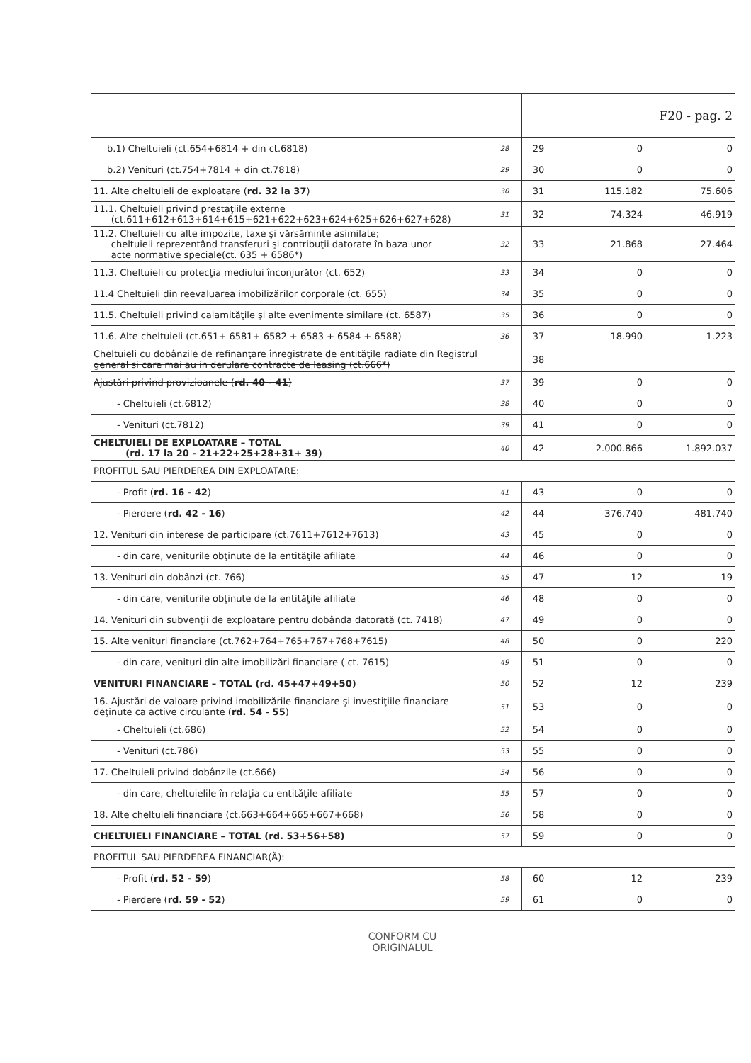| | | | F20 - pag. 2 | |
| b.1) Cheltuieli (ct.654+6814 + din ct.6818) | 28 | 29 | 0 | 0 |
| b.2) Venituri (ct.754+7814 + din ct.7818) | 29 | 30 | 0 | 0 |
| 11. Alte cheltuieli de exploatare ( rd. 32 la 37 ) | 30 | 31 | 115.182 | 75.606 |
| 11.1. Cheltuieli privind prestaţiile externe (ct.611+612+613+614+615+621+622+623+624+625+626+627+628) | 31 | 32 | 74.324 | 46.919 |
| 11.2. Cheltuieli cu alte impozite, taxe şi vărsăminte asimilate; cheltuieli reprezentând transferuri şi contribuţii datorate în baza unor acte normative speciale(ct. 635 + 6586*) | 32 | 33 | 21.868 | 27.464 |
| 11.3. Cheltuieli cu protecţia mediului înconjurător (ct. 652) | 33 | 34 | 0 | 0 |
| 11.4 Cheltuieli din reevaluarea imobilizărilor corporale (ct. 655) | 34 | 35 | 0 | 0 |
| 11.5. Cheltuieli privind calamităţile şi alte evenimente similare (ct. 6587) | 35 | 36 | 0 | 0 |
| 11.6. Alte cheltuieli (ct.651+ 6581+ 6582 + 6583 + 6584 + 6588) | 36 | 37 | 18.990 | 1.223 |
| Cheltuieli cu dobânzile de refinanţare înregistrate de entităţile radiate din Registrul general si care mai au in derulare contracte de leasing (ct.666*) | | 38 | | |
| Ajustări privind provizioanele ( rd. 40 - 41 ) | 37 | 39 | 0 | 0 |
| - Cheltuieli (ct.6812) | 38 | 40 | 0 | 0 |
| - Venituri (ct.7812) | 39 | 41 | 0 | 0 |
| CHELTUIELI DE EXPLOATARE – TOTAL (rd. 17 la 20 - 21+22+25+28+31+ 39) | 40 | 42 | 2.000.866 | 1.892.037 |
| PROFITUL SAU PIERDEREA DIN EXPLOATARE: | | | | |
| - Profit ( rd. 16 - 42 ) | 41 | 43 | 0 | 0 |
| - Pierdere ( rd. 42 - 16 ) | 42 | 44 | 376.740 | 481.740 |
| 12. Venituri din interese de participare (ct.7611+7612+7613) | 43 | 45 | 0 | 0 |
| - din care, veniturile obţinute de la entităţile afiliate | 44 | 46 | 0 | 0 |
| 13. Venituri din dobânzi (ct. 766) | 45 | 47 | 12 | 19 |
| - din care, veniturile obţinute de la entităţile afiliate | 46 | 48 | 0 | 0 |
| 14. Venituri din subvenţii de exploatare pentru dobânda datorată (ct. 7418) | 47 | 49 | 0 | 0 |
| 15. Alte venituri financiare (ct.762+764+765+767+768+7615) | 48 | 50 | 0 | 220 |
| - din care, venituri din alte imobilizări financiare ( ct. 7615) | 49 | 51 | 0 | 0 |
| VENITURI FINANCIARE – TOTAL (rd. 45+47+49+50) | 50 | 52 | 12 | 239 |
| 16. Ajustări de valoare privind imobilizările financiare şi investiţiile financiare deţinute ca active circulante ( rd. 54 - 55 ) | 51 | 53 | 0 | 0 |
| - Cheltuieli (ct.686) | 52 | 54 | 0 | 0 |
| - Venituri (ct.786) | 53 | 55 | 0 | 0 |
| 17. Cheltuieli privind dobânzile (ct.666) | 54 | 56 | 0 | 0 |
| - din care, cheltuielile în relaţia cu entităţile afiliate | 55 | 57 | 0 | 0 |
| 18. Alte cheltuieli financiare (ct.663+664+665+667+668) | 56 | 58 | 0 | 0 |
| CHELTUIELI FINANCIARE – TOTAL (rd. 53+56+58) | 57 | 59 | 0 | 0 |
| PROFITUL SAU PIERDEREA FINANCIAR(Ă): | | | | |
| - Profit ( rd. 52 - 59 ) | 58 | 60 | 12 | 239 |
| - Pierdere ( rd. 59 - 52 ) | 59 | 61 | 0 | 0 |
CONFORM CU
ORIGINALUL